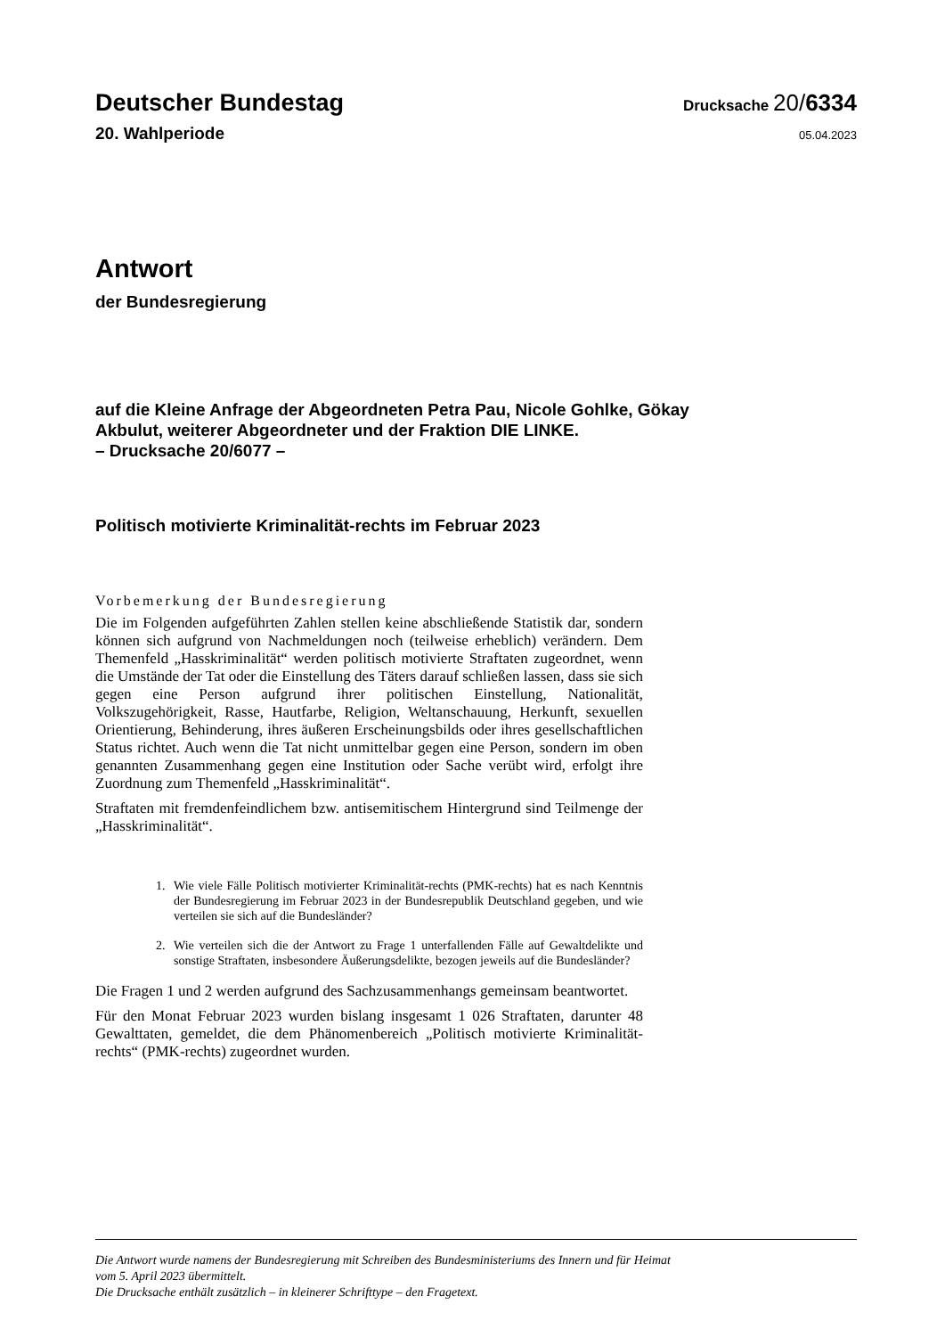Deutscher Bundestag
Drucksache 20/6334
20. Wahlperiode
05.04.2023
Antwort
der Bundesregierung
auf die Kleine Anfrage der Abgeordneten Petra Pau, Nicole Gohlke, Gökay
Akbulut, weiterer Abgeordneter und der Fraktion DIE LINKE.
– Drucksache 20/6077 –
Politisch motivierte Kriminalität-rechts im Februar 2023
Vorbemerkung der Bundesregierung
Die im Folgenden aufgeführten Zahlen stellen keine abschließende Statistik dar, sondern können sich aufgrund von Nachmeldungen noch (teilweise erheblich) verändern. Dem Themenfeld „Hasskriminalität“ werden politisch motivierte Straftaten zugeordnet, wenn die Umstände der Tat oder die Einstellung des Täters darauf schließen lassen, dass sie sich gegen eine Person aufgrund ihrer politischen Einstellung, Nationalität, Volkszugehörigkeit, Rasse, Hautfarbe, Religion, Weltanschauung, Herkunft, sexuellen Orientierung, Behinderung, ihres äußeren Erscheinungsbilds oder ihres gesellschaftlichen Status richtet. Auch wenn die Tat nicht unmittelbar gegen eine Person, sondern im oben genannten Zusammenhang gegen eine Institution oder Sache verübt wird, erfolgt ihre Zuordnung zum Themenfeld „Hasskriminalität“.
Straftaten mit fremdenfeindlichem bzw. antisemitischem Hintergrund sind Teilmenge der „Hasskriminalität“.
1. Wie viele Fälle Politisch motivierter Kriminalität-rechts (PMK-rechts) hat es nach Kenntnis der Bundesregierung im Februar 2023 in der Bundesrepublik Deutschland gegeben, und wie verteilen sie sich auf die Bundesländer?
2. Wie verteilen sich die der Antwort zu Frage 1 unterfallenden Fälle auf Gewaltdelikte und sonstige Straftaten, insbesondere Äußerungsdelikte, bezogen jeweils auf die Bundesländer?
Die Fragen 1 und 2 werden aufgrund des Sachzusammenhangs gemeinsam beantwortet.
Für den Monat Februar 2023 wurden bislang insgesamt 1 026 Straftaten, darunter 48 Gewalttaten, gemeldet, die dem Phänomenbereich „Politisch motivierte Kriminalität-rechts“ (PMK-rechts) zugeordnet wurden.
Die Antwort wurde namens der Bundesregierung mit Schreiben des Bundesministeriums des Innern und für Heimat
vom 5. April 2023 übermittelt.
Die Drucksache enthält zusätzlich – in kleinerer Schrifttype – den Fragetext.